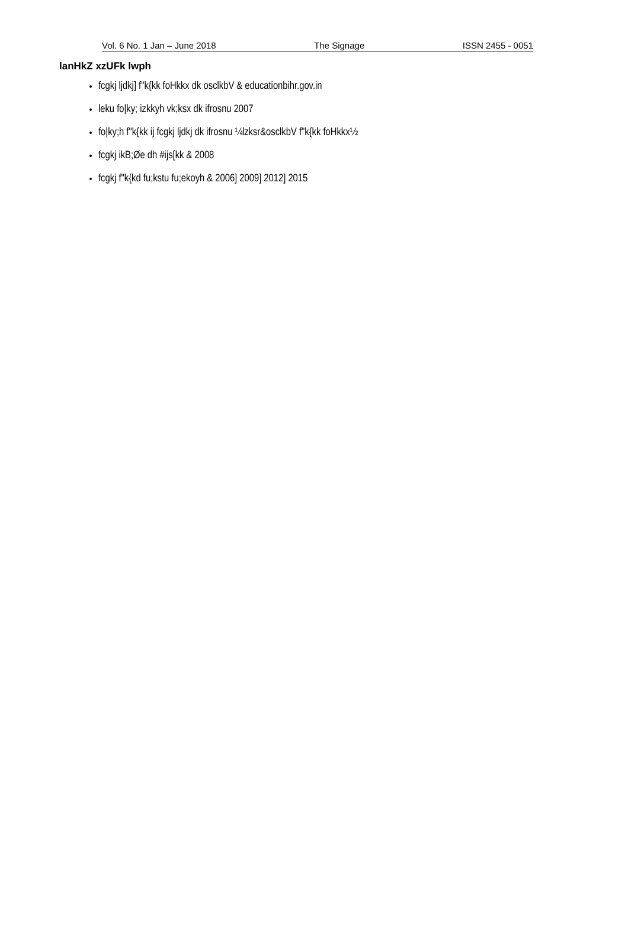Vol. 6 No. 1 Jan – June 2018 The Signage ISSN 2455 - 0051
lanHkZ xzUFk lwph
fcgkj ljdkj] f"k{kk foHkkx dk osclkbV & educationbihr.gov.in
leku fo|ky; izkkyh vk;ksx dk ifrosnu 2007
fo|ky;h f"k{kk ij fcgkj ljdkj dk ifrosnu ¼lzksr&osclkbV f"k{kk foHkkx½
fcgkj ikB;Øe dh #ijs[kk & 2008
fcgkj f"k{kd fu;kstu fu;ekoyh & 2006] 2009] 2012] 2015